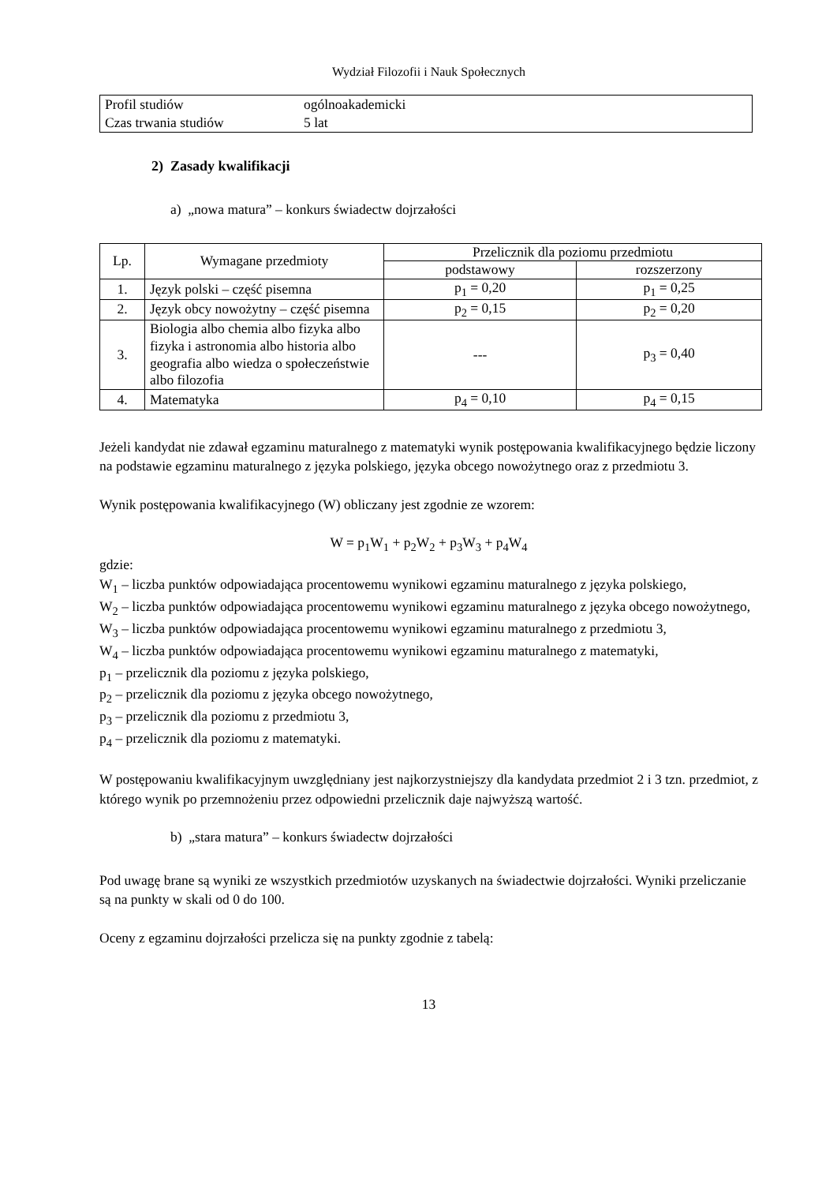Wydział Filozofii i Nauk Społecznych
| Profil studiów | ogólnoakademicki |
| Czas trwania studiów | 5 lat |
2) Zasady kwalifikacji
a) „nowa matura” – konkurs świadectw dojrzałości
| Lp. | Wymagane przedmioty | Przelicznik dla poziomu przedmiotu | |
| --- | --- | --- | --- |
| | | podstawowy | rozszerzony |
| 1. | Język polski – część pisemna | p<sub>1</sub> = 0,20 | p<sub>1</sub> = 0,25 |
| 2. | Język obcy nowożytny – część pisemna | p<sub>2</sub> = 0,15 | p<sub>2</sub> = 0,20 |
| 3. | Biologia albo chemia albo fizyka albo fizyka i astronomia albo historia albo geografia albo wiedza o społeczeństwie albo filozofia | --- | p<sub>3</sub> = 0,40 |
| 4. | Matematyka | p<sub>4</sub> = 0,10 | p<sub>4</sub> = 0,15 |
Jeżeli kandydat nie zdawał egzaminu maturalnego z matematyki wynik postępowania kwalifikacyjnego będzie liczony na podstawie egzaminu maturalnego z języka polskiego, języka obcego nowożytnego oraz z przedmiotu 3.
Wynik postępowania kwalifikacyjnego (W) obliczany jest zgodnie ze wzorem:
W = p<sub>1</sub>W<sub>1</sub> + p<sub>2</sub>W<sub>2</sub> + p<sub>3</sub>W<sub>3</sub> + p<sub>4</sub>W<sub>4</sub>
gdzie:
W<sub>1</sub> – liczba punktów odpowiadająca procentowemu wynikowi egzaminu maturalnego z języka polskiego,
W<sub>2</sub> – liczba punktów odpowiadająca procentowemu wynikowi egzaminu maturalnego z języka obcego nowożytnego,
W<sub>3</sub> – liczba punktów odpowiadająca procentowemu wynikowi egzaminu maturalnego z przedmiotu 3,
W<sub>4</sub> – liczba punktów odpowiadająca procentowemu wynikowi egzaminu maturalnego z matematyki,
p<sub>1</sub> – przelicznik dla poziomu z języka polskiego,
p<sub>2</sub> – przelicznik dla poziomu z języka obcego nowożytnego,
p<sub>3</sub> – przelicznik dla poziomu z przedmiotu 3,
p<sub>4</sub> – przelicznik dla poziomu z matematyki.
W postępowaniu kwalifikacyjnym uwzględniany jest najkorzystniejszy dla kandydata przedmiot 2 i 3 tzn. przedmiot, z którego wynik po przemnożeniu przez odpowiedni przelicznik daje najwyższą wartość.
b) „stara matura” – konkurs świadectw dojrzałości
Pod uwagę brane są wyniki ze wszystkich przedmiotów uzyskanych na świadectwie dojrzałości. Wyniki przeliczanie są na punkty w skali od 0 do 100.
Oceny z egzaminu dojrzałości przelicza się na punkty zgodnie z tabelą:
13